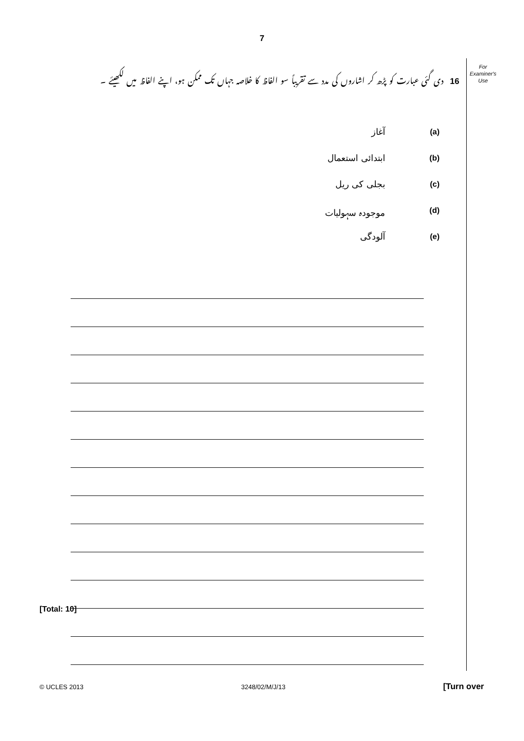7
16 دی گئی عبارت کو پڑھ کر اشاروں کی مدد سے تقریباً سو الفاظ کا خلاصہ جہاں تک ممکن ہو، اپنے الفاظ میں لکھیئے ۔
For
Examiner's
Use
(a) آغاز
(b) ابتدائی استعمال
(c) بجلی کی ریل
(d) موجودہ سہولیات
(e) آلودگی
[Total: 10]
© UCLES 2013 3248/02/M/J/13 [Turn over